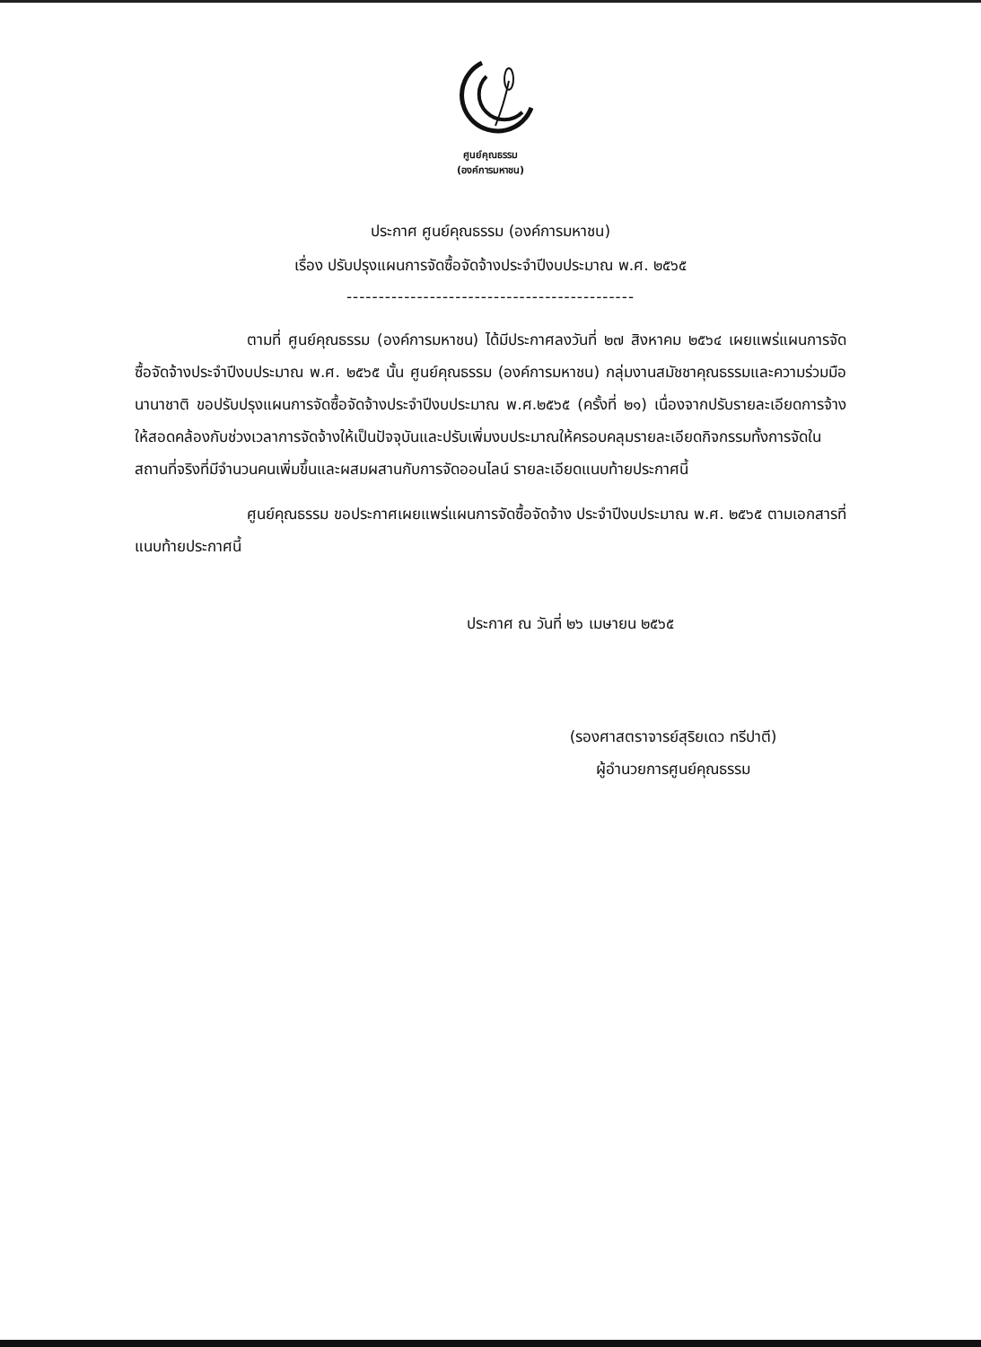ศูนย์คุณธรรม
(องค์การมหาชน)
ประกาศ ศูนย์คุณธรรม (องค์การมหาชน)
เรื่อง ปรับปรุงแผนการจัดซื้อจัดจ้างประจำปีงบประมาณ พ.ศ. ๒๕๖๕
---------------------------------------------
ตามที่ ศูนย์คุณธรรม (องค์การมหาชน) ได้มีประกาศลงวันที่ ๒๗ สิงหาคม ๒๕๖๔ เผยแพร่แผนการจัดซื้อจัดจ้างประจำปีงบประมาณ พ.ศ. ๒๕๖๕ นั้น ศูนย์คุณธรรม (องค์การมหาชน) กลุ่มงานสมัชชาคุณธรรมและความร่วมมือนานาชาติ ขอปรับปรุงแผนการจัดซื้อจัดจ้างประจำปีงบประมาณ พ.ศ.๒๕๖๕ (ครั้งที่ ๒๑) เนื่องจากปรับรายละเอียดการจ้างให้สอดคล้องกับช่วงเวลาการจัดจ้างให้เป็นปัจจุบันและปรับเพิ่มงบประมาณให้ครอบคลุมรายละเอียดกิจกรรมทั้งการจัดในสถานที่จริงที่มีจำนวนคนเพิ่มขึ้นและผสมผสานกับการจัดออนไลน์ รายละเอียดแนบท้ายประกาศนี้
ศูนย์คุณธรรม ขอประกาศเผยแพร่แผนการจัดซื้อจัดจ้าง ประจำปีงบประมาณ พ.ศ. ๒๕๖๕ ตามเอกสารที่แนบท้ายประกาศนี้
ประกาศ ณ วันที่ ๒๖ เมษายน ๒๕๖๕
(รองศาสตราจารย์สุริยเดว ทรีปาตี)
ผู้อำนวยการศูนย์คุณธรรม